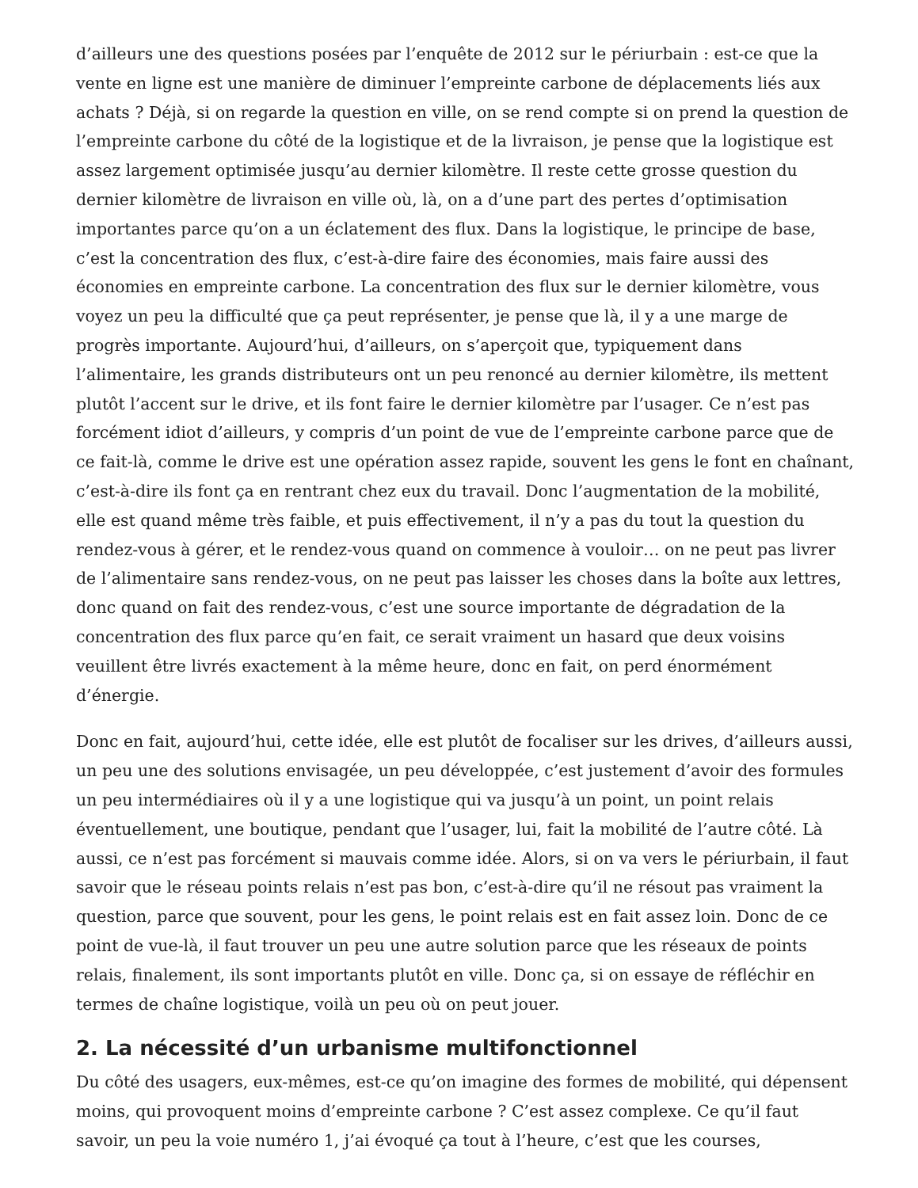d’ailleurs une des questions posées par l’enquête de 2012 sur le périurbain : est-ce que la vente en ligne est une manière de diminuer l’empreinte carbone de déplacements liés aux achats ? Déjà, si on regarde la question en ville, on se rend compte si on prend la question de l’empreinte carbone du côté de la logistique et de la livraison, je pense que la logistique est assez largement optimisée jusqu’au dernier kilomètre. Il reste cette grosse question du dernier kilomètre de livraison en ville où, là, on a d’une part des pertes d’optimisation importantes parce qu’on a un éclatement des flux. Dans la logistique, le principe de base, c’est la concentration des flux, c’est-à-dire faire des économies, mais faire aussi des économies en empreinte carbone. La concentration des flux sur le dernier kilomètre, vous voyez un peu la difficulté que ça peut représenter, je pense que là, il y a une marge de progrès importante. Aujourd’hui, d’ailleurs, on s’aperçoit que, typiquement dans l’alimentaire, les grands distributeurs ont un peu renoncé au dernier kilomètre, ils mettent plutôt l’accent sur le drive, et ils font faire le dernier kilomètre par l’usager. Ce n’est pas forcément idiot d’ailleurs, y compris d’un point de vue de l’empreinte carbone parce que de ce fait-là, comme le drive est une opération assez rapide, souvent les gens le font en chaînant, c’est-à-dire ils font ça en rentrant chez eux du travail. Donc l’augmentation de la mobilité, elle est quand même très faible, et puis effectivement, il n’y a pas du tout la question du rendez-vous à gérer, et le rendez-vous quand on commence à vouloir… on ne peut pas livrer de l’alimentaire sans rendez-vous, on ne peut pas laisser les choses dans la boîte aux lettres, donc quand on fait des rendez-vous, c’est une source importante de dégradation de la concentration des flux parce qu’en fait, ce serait vraiment un hasard que deux voisins veuillent être livrés exactement à la même heure, donc en fait, on perd énormément d’énergie.
Donc en fait, aujourd’hui, cette idée, elle est plutôt de focaliser sur les drives, d’ailleurs aussi, un peu une des solutions envisagée, un peu développée, c’est justement d’avoir des formules un peu intermédiaires où il y a une logistique qui va jusqu’à un point, un point relais éventuellement, une boutique, pendant que l’usager, lui, fait la mobilité de l’autre côté. Là aussi, ce n’est pas forcément si mauvais comme idée. Alors, si on va vers le périurbain, il faut savoir que le réseau points relais n’est pas bon, c’est-à-dire qu’il ne résout pas vraiment la question, parce que souvent, pour les gens, le point relais est en fait assez loin. Donc de ce point de vue-là, il faut trouver un peu une autre solution parce que les réseaux de points relais, finalement, ils sont importants plutôt en ville. Donc ça, si on essaye de réfléchir en termes de chaîne logistique, voilà un peu où on peut jouer.
2. La nécessité d’un urbanisme multifonctionnel
Du côté des usagers, eux-mêmes, est-ce qu’on imagine des formes de mobilité, qui dépensent moins, qui provoquent moins d’empreinte carbone ? C’est assez complexe. Ce qu’il faut savoir, un peu la voie numéro 1, j’ai évoqué ça tout à l’heure, c’est que les courses,